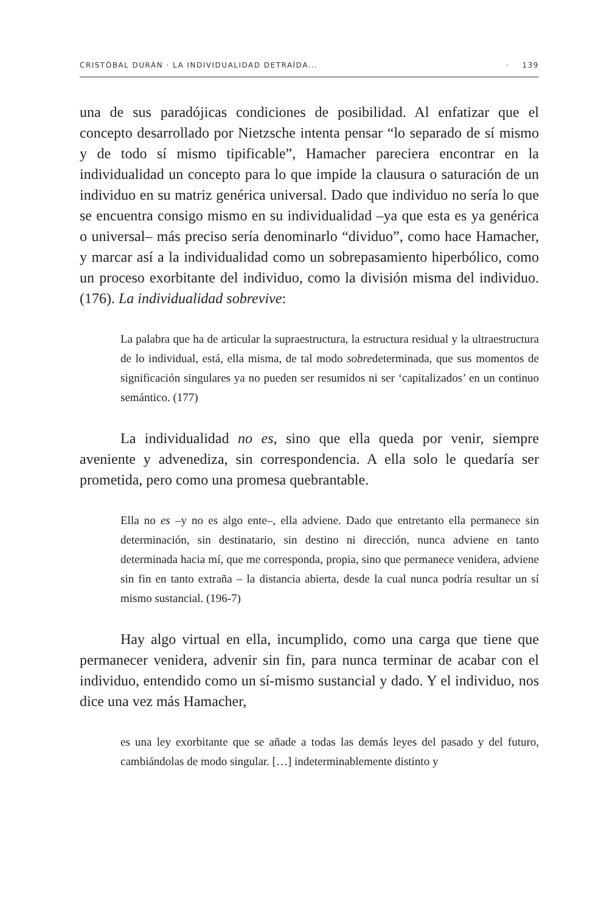CRISTÓBAL DURÁN · LA INDIVIDUALIDAD DETRAÍDA... · 139
una de sus paradójicas condiciones de posibilidad. Al enfatizar que el concepto desarrollado por Nietzsche intenta pensar “lo separado de sí mismo y de todo sí mismo tipificable”, Hamacher pareciera encontrar en la individualidad un concepto para lo que impide la clausura o saturación de un individuo en su matriz genérica universal. Dado que individuo no sería lo que se encuentra consigo mismo en su individualidad –ya que esta es ya genérica o universal– más preciso sería denominarlo “dividuo”, como hace Hamacher, y marcar así a la individualidad como un sobrepasamiento hiperbólico, como un proceso exorbitante del individuo, como la división misma del individuo. (176). La individualidad sobrevive:
La palabra que ha de articular la supraestructura, la estructura residual y la ultraestructura de lo individual, está, ella misma, de tal modo sobredeterminada, que sus momentos de significación singulares ya no pueden ser resumidos ni ser ‘capitalizados’ en un continuo semántico. (177)
La individualidad no es, sino que ella queda por venir, siempre aveniente y advenediza, sin correspondencia. A ella solo le quedaría ser prometida, pero como una promesa quebrantable.
Ella no es –y no es algo ente–, ella adviene. Dado que entretanto ella permanece sin determinación, sin destinatario, sin destino ni dirección, nunca adviene en tanto determinada hacia mí, que me corresponda, propia, sino que permanece venidera, adviene sin fin en tanto extraña – la distancia abierta, desde la cual nunca podría resultar un sí mismo sustancial. (196-7)
Hay algo virtual en ella, incumplido, como una carga que tiene que permanecer venidera, advenir sin fin, para nunca terminar de acabar con el individuo, entendido como un sí-mismo sustancial y dado. Y el individuo, nos dice una vez más Hamacher,
es una ley exorbitante que se añade a todas las demás leyes del pasado y del futuro, cambiándolas de modo singular. […] indeterminablemente distinto y